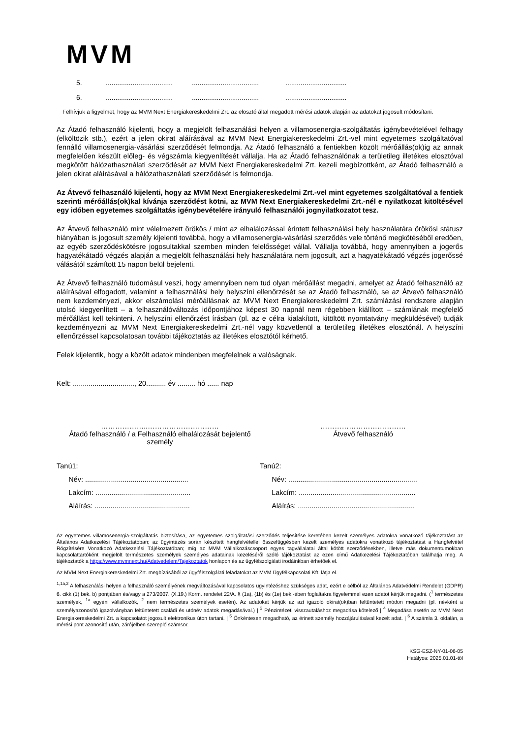MVM
5.......................................................................................................
6.......................................................................................................
Felhívjuk a figyelmet, hogy az MVM Next Energiakereskedelmi Zrt. az elosztó által megadott mérési adatok alapján az adatokat jogosult módosítani.
Az Átadó felhasználó kijelenti, hogy a megjelölt felhasználási helyen a villamosenergia-szolgáltatás igénybevételével felhagy (elköltözik stb.), ezért a jelen okirat aláírásával az MVM Next Energiakereskedelmi Zrt.-vel mint egyetemes szolgáltatóval fennálló villamosenergia-vásárlási szerződését felmondja. Az Átadó felhasználó a fentiekben közölt mérőállás(ok)ig az annak megfelelően készült előleg- és végszámla kiegyenlítését vállalja. Ha az Átadó felhasználónak a területileg illetékes elosztóval megkötött hálózathasználati szerződését az MVM Next Energiakereskedelmi Zrt. kezeli megbízottként, az Átadó felhasználó a jelen okirat aláírásával a hálózathasználati szerződését is felmondja.
Az Átvevő felhasználó kijelenti, hogy az MVM Next Energiakereskedelmi Zrt.-vel mint egyetemes szolgáltatóval a fentiek szerinti mérőállás(ok)kal kívánja szerződést kötni, az MVM Next Energiakereskedelmi Zrt.-nél e nyilatkozat kitöltésével egy időben egyetemes szolgáltatás igénybevételére irányuló felhasználói jognyilatkozatot tesz.
Az Átvevő felhasználó mint vélelmezett örökös / mint az elhalálozással érintett felhasználási hely használatára örökösi státusz hiányában is jogosult személy kijelenti továbbá, hogy a villamosenergia-vásárlási szerződés vele történő megkötéséből eredően, az egyéb szerződéskötésre jogosultakkal szemben minden felelősséget vállal. Vállalja továbbá, hogy amennyiben a jogerős hagyatékátadó végzés alapján a megjelölt felhasználási hely használatára nem jogosult, azt a hagyatékátadó végzés jogerőssé válásától számított 15 napon belül bejelenti.
Az Átvevő felhasználó tudomásul veszi, hogy amennyiben nem tud olyan mérőállást megadni, amelyet az Átadó felhasználó az aláírásával elfogadott, valamint a felhasználási hely helyszíni ellenőrzését se az Átadó felhasználó, se az Átvevő felhasználó nem kezdeményezi, akkor elszámolási mérőállásnak az MVM Next Energiakereskedelmi Zrt. számlázási rendszere alapján utolsó kiegyenlített – a felhasználóváltozás időpontjához képest 30 napnál nem régebben kiállított – számlának megfelelő mérőállást kell tekinteni. A helyszíni ellenőrzést írásban (pl. az e célra kialakított, kitöltött nyomtatvány megküldésével) tudják kezdeményezni az MVM Next Energiakereskedelmi Zrt.-nél vagy közvetlenül a területileg illetékes elosztónál. A helyszíni ellenőrzéssel kapcsolatosan további tájékoztatás az illetékes elosztótól kérhető.
Felek kijelentik, hogy a közölt adatok mindenben megfelelnek a valóságnak.
Kelt: ..............................., 20.......... év ......... hó ...... nap
………………..…………………………
Átadó felhasználó / a Felhasználó elhalálozását bejelentő személy
………………………………
Átvevő felhasználó
Tanú1:
Név: ....................................................
Lakcím: ................................................
Aláírás: ................................................
Tanú2:
Név: .................................................................
Lakcím: ...........................................................
Aláírás: ...........................................................
Az egyetemes villamosenergia-szolgáltatás biztosítása, az egyetemes szolgáltatási szerződés teljesítése keretében kezelt személyes adatokra vonatkozó tájékoztatást az Általános Adatkezelési Tájékoztatóban; az ügyintézés során készített hangfelvétellel összefüggésben kezelt személyes adatokra vonatkozó tájékoztatást a Hangfelvétel Rögzítésére Vonatkozó Adatkezelési Tájékoztatóban; míg az MVM Vállalkozáscsoport egyes tagvállalatai által kötött szerződésekben, illetve más dokumentumokban kapcsolattartóként megjelölt természetes személyek személyes adatainak kezeléséről szóló tájékoztatást az ezen című Adatkezelési Tájékoztatóban találhatja meg. A tájékoztatók a https://www.mvmnext.hu/Adatvedelem/Tajekoztatok honlapon és az ügyfélszolgálati irodáinkban érhetőek el.
Az MVM Next Energiakereskedelmi Zrt. megbízásából az ügyfélszolgálati feladatokat az MVM Ügyfélkapcsolati Kft. látja el.
<sup>1,1a,2</sup> A felhasználási helyen a felhasználó személyének megváltozásával kapcsolatos ügyintézéshez szükséges adat, ezért e célból az Általános Adatvédelmi Rendelet (GDPR) 6. cikk (1) bek. b) pontjában és/vagy a 273/2007. (X.19.) Korm. rendelet 22/A. § (1a), (1b) és (1e) bek.-ében foglaltakra figyelemmel ezen adatot kérjük megadni. (<sup>1</sup> természetes személyek, <sup>1a</sup> egyéni vállalkozók, <sup>2</sup> nem természetes személyek esetén). Az adatokat kérjük az azt igazoló okirat(ok)ban feltüntetett módon megadni (pl. névként a személyazonosító igazolványban feltüntetett családi és utónév adatok megadásával.) | <sup>3</sup> Pénzintézeti visszautaláshoz megadása kötelező | <sup>4</sup> Megadása esetén az MVM Next Energiakereskedelmi Zrt. a kapcsolatot jogosult elektronikus úton tartani. | <sup>5</sup> Önkéntesen megadható, az érinett személy hozzájárulásával kezelt adat. | <sup>6</sup> A számla 3. oldalán, a mérési pont azonosító után, zárójelben szereplő számsor.
KSG-ESZ-NY-01-06-05
Hatályos: 2025.01.01-től